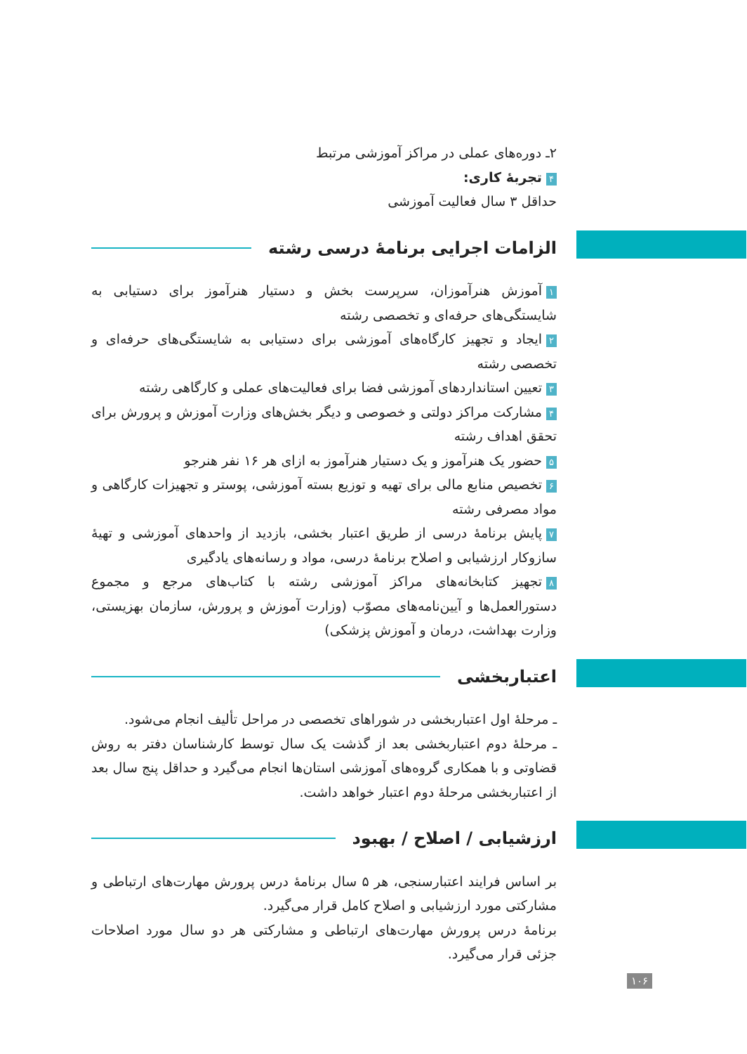۲ـ دوره‌های عملی در مراکز آموزشی مرتبط
۴ تجربهٔ کاری:
حداقل ۳ سال فعالیت آموزشی
الزامات اجرایی برنامهٔ درسی رشته
۱ آموزش هنرآموزان، سرپرست بخش و دستیار هنرآموز برای دستیابی به شایستگی‌های حرفه‌ای و تخصصی رشته
۲ ایجاد و تجهیز کارگاه‌های آموزشی برای دستیابی به شایستگی‌های حرفه‌ای و تخصصی رشته
۳ تعیین استانداردهای آموزشی فضا برای فعالیت‌های عملی و کارگاهی رشته
۴ مشارکت مراکز دولتی و خصوصی و دیگر بخش‌های وزارت آموزش و پرورش برای تحقق اهداف رشته
۵ حضور یک هنرآموز و یک دستیار هنرآموز به ازای هر ۱۶ نفر هنرجو
۶ تخصیص منابع مالی برای تهیه و توزیع بسته آموزشی، پوستر و تجهیزات کارگاهی و مواد مصرفی رشته
۷ پایش برنامهٔ درسی از طریق اعتبار بخشی، بازدید از واحدهای آموزشی و تهیهٔ سازوکار ارزشیابی و اصلاح برنامهٔ درسی، مواد و رسانه‌های یادگیری
۸ تجهیز کتابخانه‌های مراکز آموزشی رشته با کتاب‌های مرجع و مجموع دستورالعمل‌ها و آیین‌نامه‌های مصوّب (وزارت آموزش و پرورش، سازمان بهزیستی، وزارت بهداشت، درمان و آموزش پزشکی)
اعتباربخشی
ـ مرحلهٔ اول اعتباربخشی در شوراهای تخصصی در مراحل تألیف انجام می‌شود.
ـ مرحلهٔ دوم اعتباربخشی بعد از گذشت یک سال توسط کارشناسان دفتر به روش قضاوتی و با همکاری گروه‌های آموزشی استان‌ها انجام می‌گیرد و حداقل پنج سال بعد از اعتباربخشی مرحلهٔ دوم اعتبار خواهد داشت.
ارزشیابی / اصلاح / بهبود
بر اساس فرایند اعتبارسنجی، هر ۵ سال برنامهٔ درس پرورش مهارت‌های ارتباطی و مشارکتی مورد ارزشیابی و اصلاح کامل قرار می‌گیرد.
برنامهٔ درس پرورش مهارت‌های ارتباطی و مشارکتی هر دو سال مورد اصلاحات جزئی قرار می‌گیرد.
۱۰۶